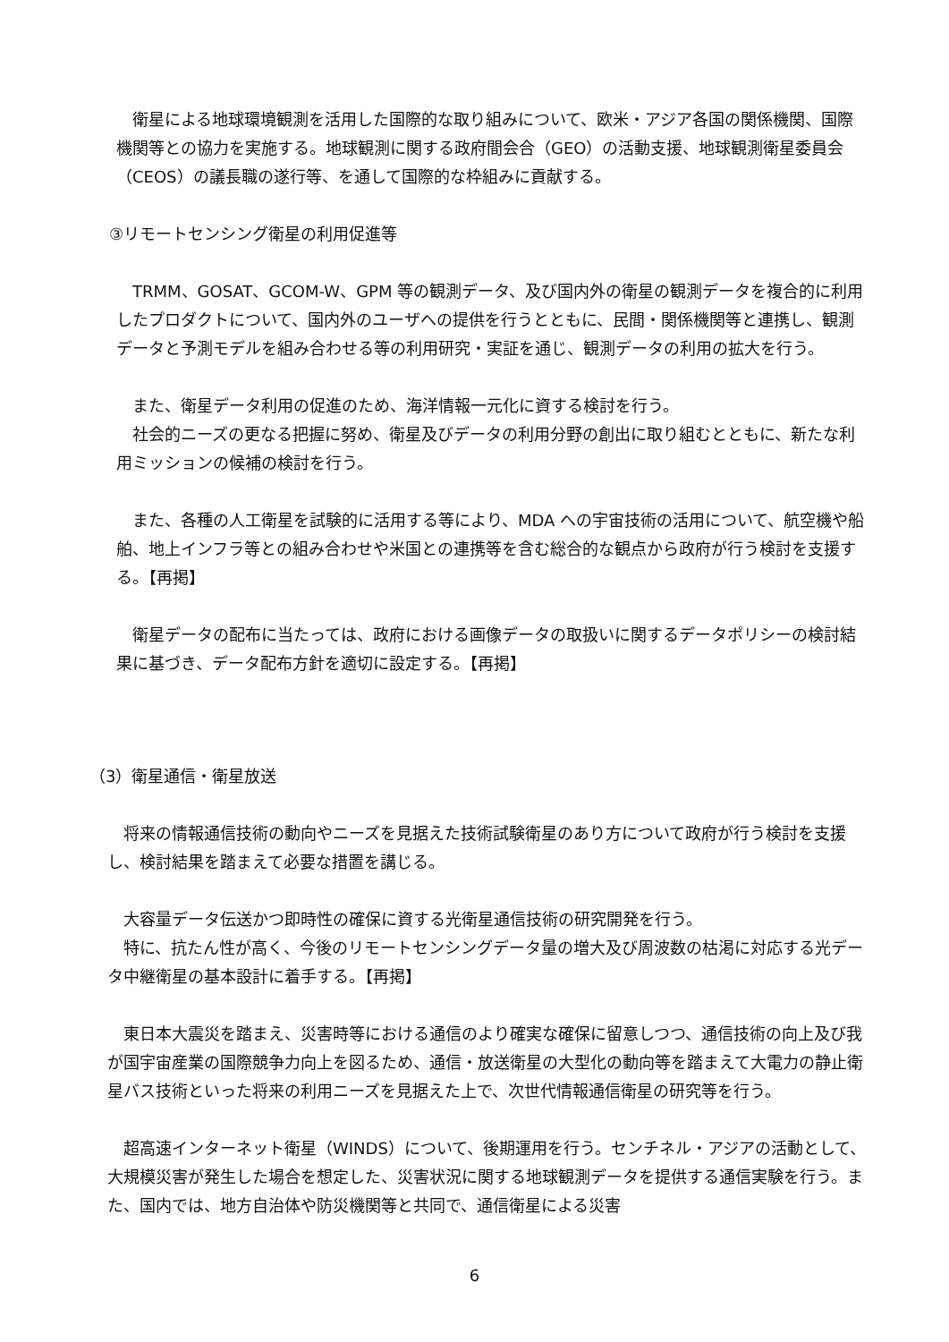衛星による地球環境観測を活用した国際的な取り組みについて、欧米・アジア各国の関係機関、国際機関等との協力を実施する。地球観測に関する政府間会合（GEO）の活動支援、地球観測衛星委員会（CEOS）の議長職の遂行等、を通して国際的な枠組みに貢献する。
③リモートセンシング衛星の利用促進等
　TRMM、GOSAT、GCOM-W、GPM 等の観測データ、及び国内外の衛星の観測データを複合的に利用したプロダクトについて、国内外のユーザへの提供を行うとともに、民間・関係機関等と連携し、観測データと予測モデルを組み合わせる等の利用研究・実証を通じ、観測データの利用の拡大を行う。
　また、衛星データ利用の促進のため、海洋情報一元化に資する検討を行う。
　社会的ニーズの更なる把握に努め、衛星及びデータの利用分野の創出に取り組むとともに、新たな利用ミッションの候補の検討を行う。
　また、各種の人工衛星を試験的に活用する等により、MDA への宇宙技術の活用について、航空機や船舶、地上インフラ等との組み合わせや米国との連携等を含む総合的な観点から政府が行う検討を支援する。【再掲】
　衛星データの配布に当たっては、政府における画像データの取扱いに関するデータポリシーの検討結果に基づき、データ配布方針を適切に設定する。【再掲】
（3）衛星通信・衛星放送
　将来の情報通信技術の動向やニーズを見据えた技術試験衛星のあり方について政府が行う検討を支援し、検討結果を踏まえて必要な措置を講じる。
　大容量データ伝送かつ即時性の確保に資する光衛星通信技術の研究開発を行う。
　特に、抗たん性が高く、今後のリモートセンシングデータ量の増大及び周波数の枯渇に対応する光データ中継衛星の基本設計に着手する。【再掲】
　東日本大震災を踏まえ、災害時等における通信のより確実な確保に留意しつつ、通信技術の向上及び我が国宇宙産業の国際競争力向上を図るため、通信・放送衛星の大型化の動向等を踏まえて大電力の静止衛星バス技術といった将来の利用ニーズを見据えた上で、次世代情報通信衛星の研究等を行う。
　超高速インターネット衛星（WINDS）について、後期運用を行う。センチネル・アジアの活動として、大規模災害が発生した場合を想定した、災害状況に関する地球観測データを提供する通信実験を行う。また、国内では、地方自治体や防災機関等と共同で、通信衛星による災害
6